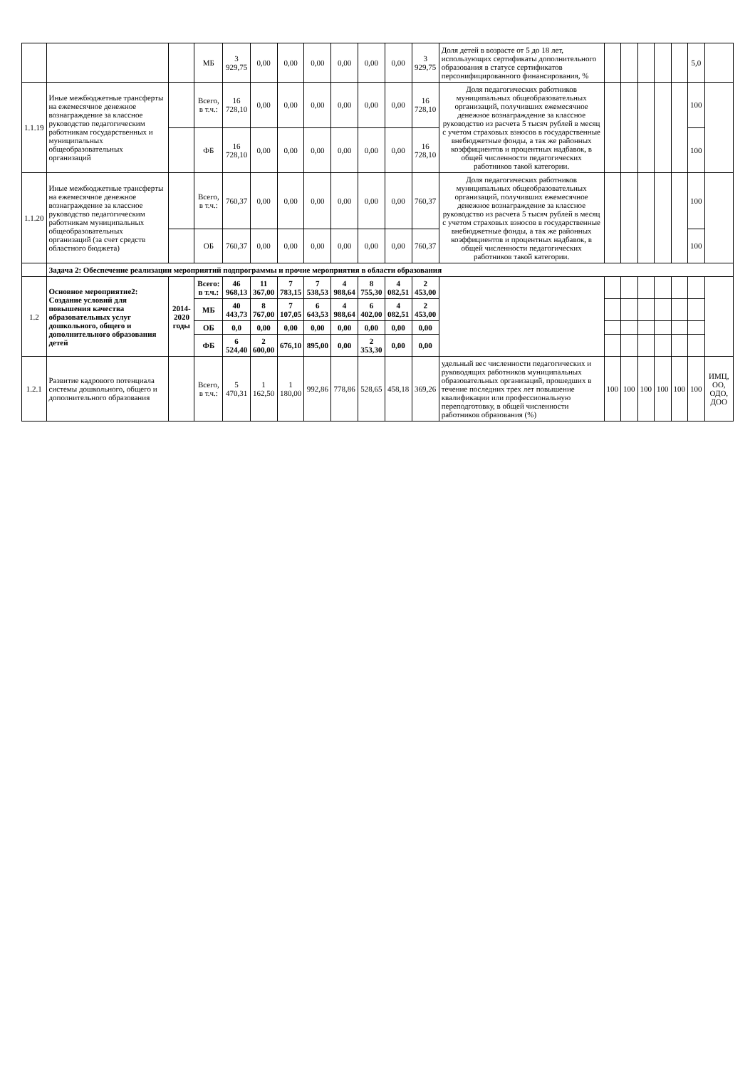| | | | МБ | 3 929,75 | 0,00 | 0,00 | 0,00 | 0,00 | 0,00 | 0,00 | 3 929,75 | Доля детей в возрасте от 5 до 18 лет, использующих сертификаты дополнительного образования в статусе сертификатов персонифицированного финансирования, % | | | | | | 5,0 | |
| 1.1.19 | Иные межбюджетные трансферты на ежемесячное денежное вознаграждение за классное руководство педагогическим работникам государственных и муниципальных общеобразовательных организаций | | Всего, в т.ч.: | 16 728,10 | 0,00 | 0,00 | 0,00 | 0,00 | 0,00 | 0,00 | 16 728,10 | Доля педагогических работников муниципальных общеобразовательных организаций, получивших ежемесячное денежное вознаграждение за классное руководство из расчета 5 тысяч рублей в месяц с учетом страховых взносов в государственные внебюджетные фонды, а так же районных коэффициентов и процентных надбавок, в общей численности педагогических работников такой категории. | | | | | | 100 | |
| | | | ФБ | 16 728,10 | 0,00 | 0,00 | 0,00 | 0,00 | 0,00 | 0,00 | 16 728,10 | | | | | | | 100 | |
| 1.1.20 | Иные межбюджетные трансферты на ежемесячное денежное вознаграждение за классное руководство педагогическим работникам муниципальных общеобразовательных организаций (за счет средств областного бюджета) | | Всего, в т.ч.: | 760,37 | 0,00 | 0,00 | 0,00 | 0,00 | 0,00 | 0,00 | 760,37 | Доля педагогических работников муниципальных общеобразовательных организаций, получивших ежемесячное денежное вознаграждение за классное руководство из расчета 5 тысяч рублей в месяц с учетом страховых взносов в государственные внебюджетные фонды, а так же районных коэффициентов и процентных надбавок, в общей численности педагогических работников такой категории. | | | | | | 100 | |
| | | | ОБ | 760,37 | 0,00 | 0,00 | 0,00 | 0,00 | 0,00 | 0,00 | 760,37 | | | | | | | 100 | |
| | Задача 2: Обеспечение реализации мероприятий подпрограммы и прочие мероприятия в области образования | | | | | | | | | | | | | | | | | | |
| 1.2 | Основное мероприятие2: Создание условий для повышения качества образовательных услуг дошкольного, общего и дополнительного образования детей | 2014-2020 годы | Всего: в т.ч.: | 46 968,13 | 11 367,00 | 7 783,15 | 7 538,53 | 4 988,64 | 8 755,30 | 4 082,51 | 2 453,00 | | | | | | | | |
| | | | МБ | 40 443,73 | 8 767,00 | 7 107,05 | 6 643,53 | 4 988,64 | 6 402,00 | 4 082,51 | 2 453,00 | | | | | | | | |
| | | | ОБ | 0,0 | 0,00 | 0,00 | 0,00 | 0,00 | 0,00 | 0,00 | 0,00 | | | | | | | | |
| | | | ФБ | 6 524,40 | 2 600,00 | 676,10 | 895,00 | 0,00 | 2 353,30 | 0,00 | 0,00 | | | | | | | | |
| 1.2.1 | Развитие кадрового потенциала системы дошкольного, общего и дополнительного образования | | Всего, в т.ч.: | 5 470,31 | 1 162,50 | 1 180,00 | 992,86 | 778,86 | 528,65 | 458,18 | 369,26 | удельный вес численности педагогических и руководящих работников муниципальных образовательных организаций, прошедших в течение последних трех лет повышение квалификации или профессиональную переподготовку, в общей численности работников образования (%) | 100 | 100 | 100 | 100 | 100 | 100 | ИМЦ, ОО, ОДО, ДОО |